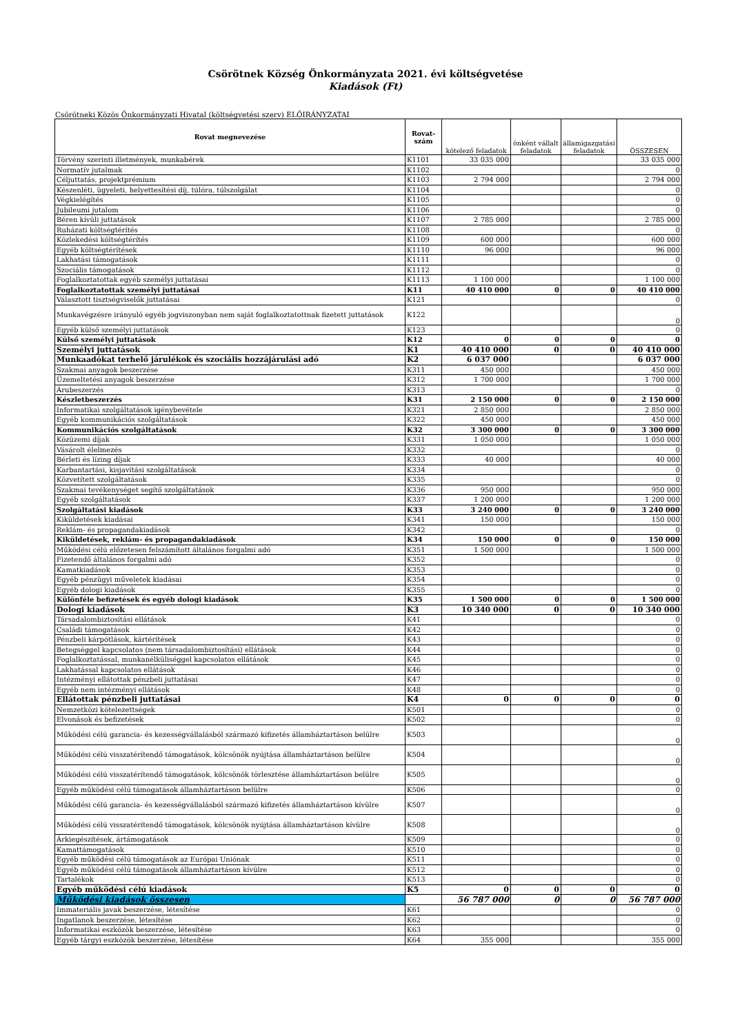Csörötnek Község Önkormányzata 2021. évi költségvetése
Kiadások (Ft)
Csörötneki Közös Önkormányzati Hivatal (költségvetési szerv) ELŐIRÁNYZATAI
| Rovat megnevezése | Rovat-szám | kötelező feladatok | önként vállalt feladatok | államigazgatási feladatok | ÖSSZESEN |
| --- | --- | --- | --- | --- | --- |
| Törvény szerinti illetmények, munkabérek | K1101 | 33 035 000 | | | 33 035 000 |
| Normatív jutalmak | K1102 | | | | 0 |
| Céljuttatás, projektprémium | K1103 | 2 794 000 | | | 2 794 000 |
| Készenléti, ügyeleti, helyettesítési díj, túlóra, túlszolgálat | K1104 | | | | 0 |
| Végkielégítés | K1105 | | | | 0 |
| Jubileumi jutalom | K1106 | | | | 0 |
| Béren kívüli juttatások | K1107 | 2 785 000 | | | 2 785 000 |
| Ruházati költségtérítés | K1108 | | | | 0 |
| Közlekedési költségtérítés | K1109 | 600 000 | | | 600 000 |
| Egyéb költségtérítések | K1110 | 96 000 | | | 96 000 |
| Lakhatási támogatások | K1111 | | | | 0 |
| Szociális támogatások | K1112 | | | | 0 |
| Foglalkoztatottak egyéb személyi juttatásai | K1113 | 1 100 000 | | | 1 100 000 |
| Foglalkoztatottak személyi juttatásai | K11 | 40 410 000 | 0 | 0 | 40 410 000 |
| Választott tisztségviselők juttatásai | K121 | | | | 0 |
| Munkavégzésre irányuló egyéb jogviszonyban nem saját foglalkoztatottnak fizetett juttatások | K122 | | | | 0 |
| Egyéb külső személyi juttatások | K123 | | | | 0 |
| Külső személyi juttatások | K12 | 0 | 0 | 0 | 0 |
| Személyi juttatások | K1 | 40 410 000 | 0 | 0 | 40 410 000 |
| Munkaadókat terhelő járulékok és szociális hozzájárulási adó | K2 | 6 037 000 | | | 6 037 000 |
| Szakmai anyagok beszerzése | K311 | 450 000 | | | 450 000 |
| Üzemeltetési anyagok beszerzése | K312 | 1 700 000 | | | 1 700 000 |
| Árubeszerzés | K313 | | | | 0 |
| Készletbeszerzés | K31 | 2 150 000 | 0 | 0 | 2 150 000 |
| Informatikai szolgáltatások igénybevétele | K321 | 2 850 000 | | | 2 850 000 |
| Egyéb kommunikációs szolgáltatások | K322 | 450 000 | | | 450 000 |
| Kommunikációs szolgáltatások | K32 | 3 300 000 | 0 | 0 | 3 300 000 |
| Közüzemi díjak | K331 | 1 050 000 | | | 1 050 000 |
| Vásárolt élelmezés | K332 | | | | 0 |
| Bérleti és lízing díjak | K333 | 40 000 | | | 40 000 |
| Karbantartási, kisjavítási szolgáltatások | K334 | | | | 0 |
| Közvetített szolgáltatások | K335 | | | | 0 |
| Szakmai tevékenységet segítő szolgáltatások | K336 | 950 000 | | | 950 000 |
| Egyéb szolgáltatások | K337 | 1 200 000 | | | 1 200 000 |
| Szolgáltatási kiadások | K33 | 3 240 000 | 0 | 0 | 3 240 000 |
| Kiküldetések kiadásai | K341 | 150 000 | | | 150 000 |
| Reklám- és propagandakiadások | K342 | | | | 0 |
| Kiküldetések, reklám- és propagandakiadások | K34 | 150 000 | 0 | 0 | 150 000 |
| Működési célú előzetesen felszámított általános forgalmi adó | K351 | 1 500 000 | | | 1 500 000 |
| Fizetendő általános forgalmi adó | K352 | | | | 0 |
| Kamatkiadások | K353 | | | | 0 |
| Egyéb pénzügyi műveletek kiadásai | K354 | | | | 0 |
| Egyéb dologi kiadások | K355 | | | | 0 |
| Különféle befizetések és egyéb dologi kiadások | K35 | 1 500 000 | 0 | 0 | 1 500 000 |
| Dologi kiadások | K3 | 10 340 000 | 0 | 0 | 10 340 000 |
| Társadalombiztosítási ellátások | K41 | | | | 0 |
| Családi támogatások | K42 | | | | 0 |
| Pénzbeli kárpótlások, kártérítések | K43 | | | | 0 |
| Betegséggel kapcsolatos (nem társadalombiztosítási) ellátások | K44 | | | | 0 |
| Foglalkoztatással, munkanélküliséggel kapcsolatos ellátások | K45 | | | | 0 |
| Lakhatással kapcsolatos ellátások | K46 | | | | 0 |
| Intézményi ellátottak pénzbeli juttatásai | K47 | | | | 0 |
| Egyéb nem intézményi ellátások | K48 | | | | 0 |
| Ellátottak pénzbeli juttatásai | K4 | 0 | 0 | 0 | 0 |
| Nemzetközi kötelezettségek | K501 | | | | 0 |
| Elvonások és befizetések | K502 | | | | 0 |
| Működési célú garancia- és kezességvállalásból származó kifizetés államháztartáson belülre | K503 | | | | 0 |
| Működési célú visszatérítendő támogatások, kölcsönök nyújtása államháztartáson belülre | K504 | | | | 0 |
| Működési célú visszatérítendő támogatások, kölcsönök törlesztése államháztartáson belülre | K505 | | | | 0 |
| Egyéb működési célú támogatások államháztartáson belülre | K506 | | | | 0 |
| Működési célú garancia- és kezességvállalásból származó kifizetés államháztartáson kívülre | K507 | | | | 0 |
| Működési célú visszatérítendő támogatások, kölcsönök nyújtása államháztartáson kívülre | K508 | | | | 0 |
| Árkiegészítések, ártámogatások | K509 | | | | 0 |
| Kamattámogatások | K510 | | | | 0 |
| Egyéb működési célú támogatások az Európai Uniónak | K511 | | | | 0 |
| Egyéb működési célú támogatások államháztartáson kívülre | K512 | | | | 0 |
| Tartalékok | K513 | | | | 0 |
| Egyéb működési célú kiadások | K5 | 0 | 0 | 0 | 0 |
| Működési kiadások összesen | | 56 787 000 | 0 | 0 | 56 787 000 |
| Immateriális javak beszerzése, létesítése | K61 | | | | 0 |
| Ingatlanok beszerzése, létesítése | K62 | | | | 0 |
| Informatikai eszközök beszerzése, létesítése | K63 | | | | 0 |
| Egyéb tárgyi eszközök beszerzése, létesítése | K64 | 355 000 | | | 355 000 |